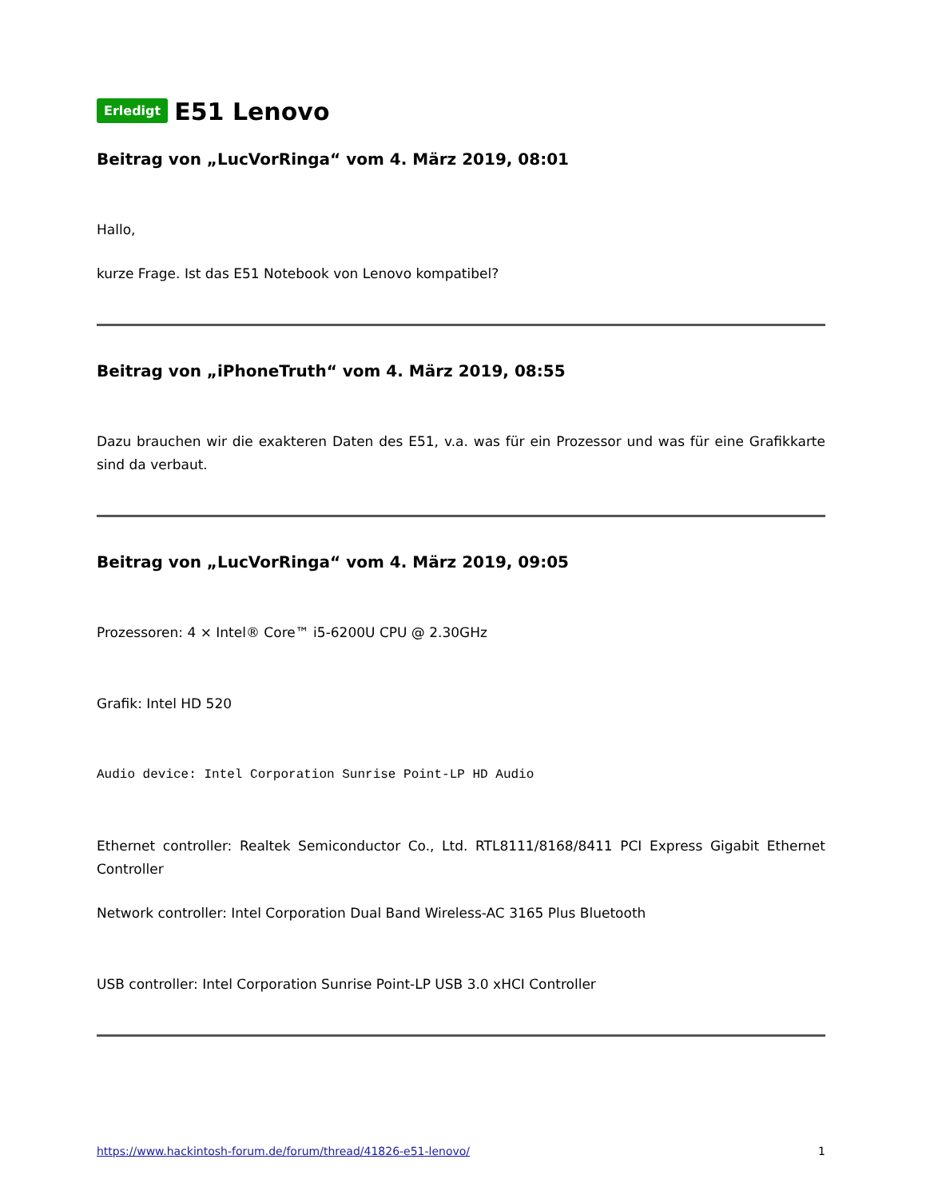Erledigt E51 Lenovo
Beitrag von „LucVorRinga“ vom 4. März 2019, 08:01
Hallo,
kurze Frage. Ist das E51 Notebook von Lenovo kompatibel?
Beitrag von „iPhoneTruth“ vom 4. März 2019, 08:55
Dazu brauchen wir die exakteren Daten des E51, v.a. was für ein Prozessor und was für eine Grafikkarte sind da verbaut.
Beitrag von „LucVorRinga“ vom 4. März 2019, 09:05
Prozessoren: 4 × Intel® Core™ i5-6200U CPU @ 2.30GHz
Grafik: Intel HD 520
Audio device: Intel Corporation Sunrise Point-LP HD Audio
Ethernet controller: Realtek Semiconductor Co., Ltd. RTL8111/8168/8411 PCI Express Gigabit Ethernet Controller
Network controller: Intel Corporation Dual Band Wireless-AC 3165 Plus Bluetooth
USB controller: Intel Corporation Sunrise Point-LP USB 3.0 xHCI Controller
https://www.hackintosh-forum.de/forum/thread/41826-e51-lenovo/ 1